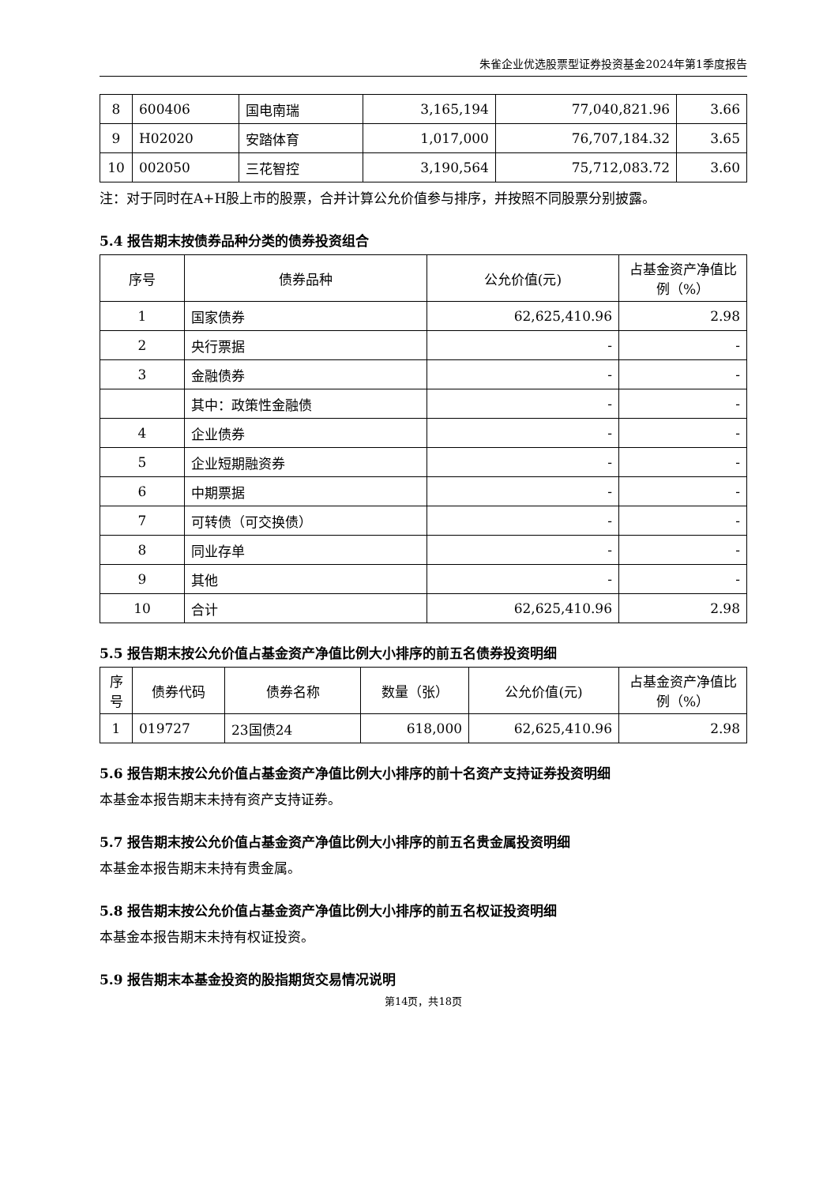朱雀企业优选股票型证券投资基金2024年第1季度报告
| 8 | 600406 | 国电南瑞 | 3,165,194 | 77,040,821.96 | 3.66 |
| 9 | H02020 | 安踏体育 | 1,017,000 | 76,707,184.32 | 3.65 |
| 10 | 002050 | 三花智控 | 3,190,564 | 75,712,083.72 | 3.60 |
注：对于同时在A+H股上市的股票，合并计算公允价值参与排序，并按照不同股票分别披露。
5.4 报告期末按债券品种分类的债券投资组合
| 序号 | 债券品种 | 公允价值(元) | 占基金资产净值比例（%） |
| --- | --- | --- | --- |
| 1 | 国家债券 | 62,625,410.96 | 2.98 |
| 2 | 央行票据 | - | - |
| 3 | 金融债券 | - | - |
| | 其中：政策性金融债 | - | - |
| 4 | 企业债券 | - | - |
| 5 | 企业短期融资券 | - | - |
| 6 | 中期票据 | - | - |
| 7 | 可转债（可交换债） | - | - |
| 8 | 同业存单 | - | - |
| 9 | 其他 | - | - |
| 10 | 合计 | 62,625,410.96 | 2.98 |
5.5 报告期末按公允价值占基金资产净值比例大小排序的前五名债券投资明细
| 序号 | 债券代码 | 债券名称 | 数量（张） | 公允价值(元) | 占基金资产净值比例（%） |
| --- | --- | --- | --- | --- | --- |
| 1 | 019727 | 23国债24 | 618,000 | 62,625,410.96 | 2.98 |
5.6 报告期末按公允价值占基金资产净值比例大小排序的前十名资产支持证券投资明细
本基金本报告期末未持有资产支持证券。
5.7 报告期末按公允价值占基金资产净值比例大小排序的前五名贵金属投资明细
本基金本报告期末未持有贵金属。
5.8 报告期末按公允价值占基金资产净值比例大小排序的前五名权证投资明细
本基金本报告期末未持有权证投资。
5.9 报告期末本基金投资的股指期货交易情况说明
第14页，共18页